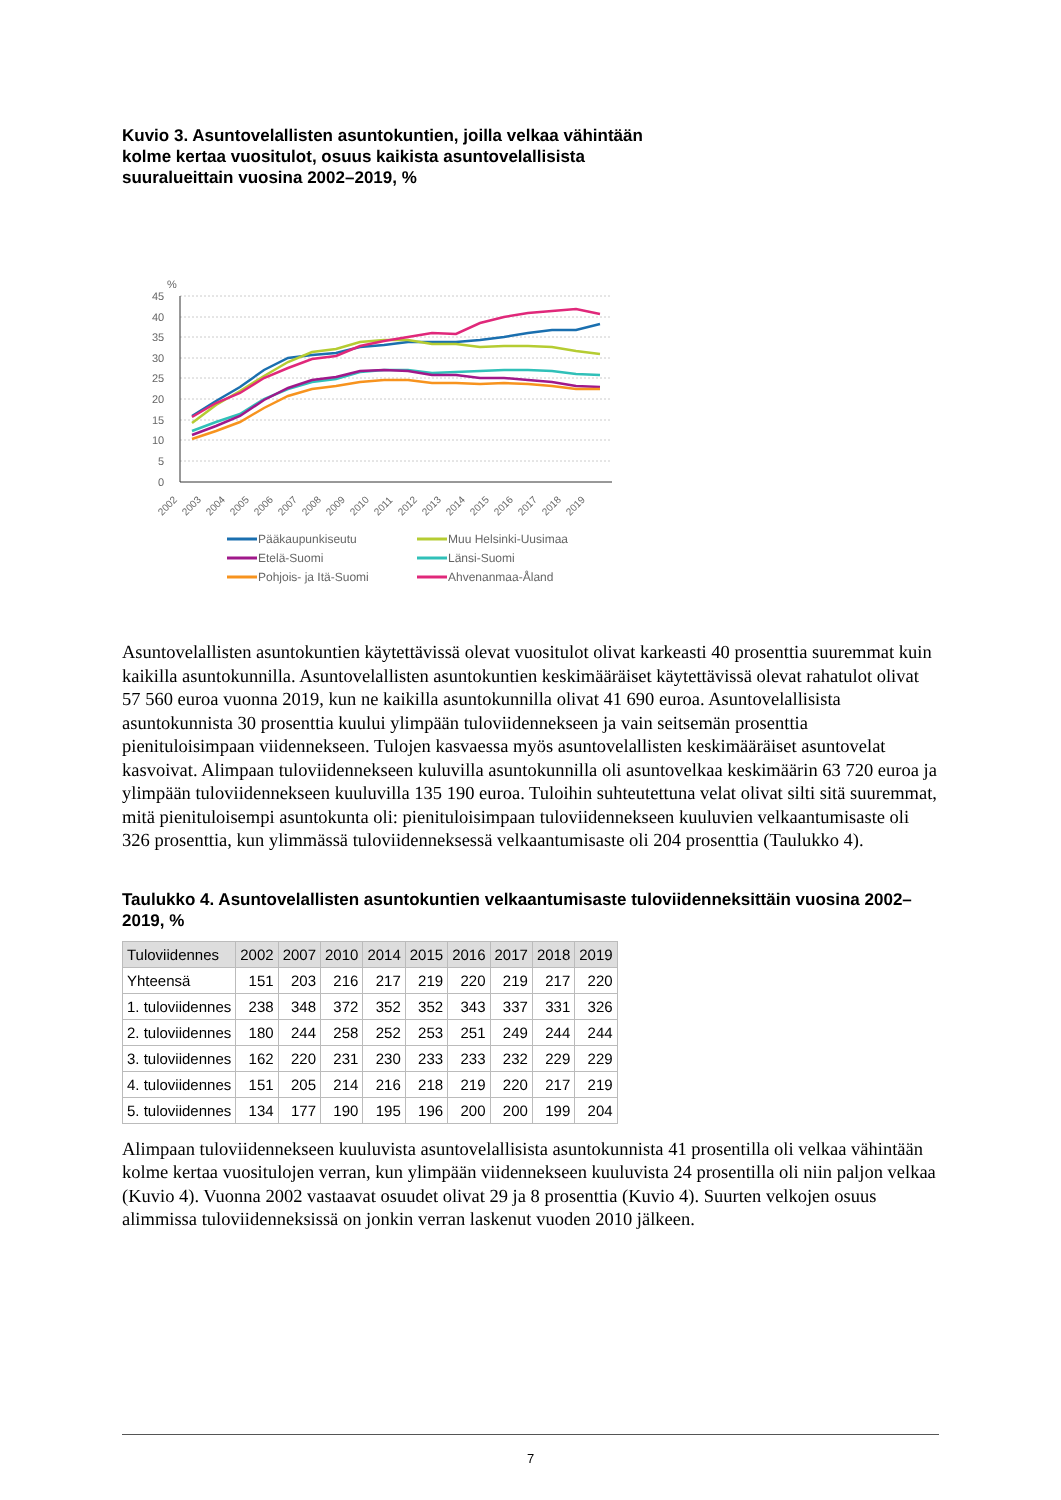Kuvio 3. Asuntovelallisten asuntokuntien, joilla velkaa vähintään
kolme kertaa vuositulot, osuus kaikista asuntovelallisista
suuralueittain vuosina 2002–2019, %
%
45
40
35
30
25
20
15
10
5
0
2002
2003
2004
2005
2006
2007
2008
2009
2010
2011
2012
2013
2014
2015
2016
2017
2018
2019
Pääkaupunkiseutu
Muu Helsinki-Uusimaa
Etelä-Suomi
Länsi-Suomi
Pohjois- ja Itä-Suomi
Ahvenanmaa-Åland
Asuntovelallisten asuntokuntien käytettävissä olevat vuositulot olivat karkeasti 40 prosenttia suuremmat kuin kaikilla asuntokunnilla. Asuntovelallisten asuntokuntien keskimääräiset käytettävissä olevat rahatulot olivat 57 560 euroa vuonna 2019, kun ne kaikilla asuntokunnilla olivat 41 690 euroa. Asuntovelallisista asuntokunnista 30 prosenttia kuului ylimpään tuloviidennekseen ja vain seitsemän prosenttia pienituloisimpaan viidennekseen. Tulojen kasvaessa myös asuntovelallisten keskimääräiset asuntovelat kasvoivat. Alimpaan tuloviidennekseen kuluvilla asuntokunnilla oli asuntovelkaa keskimäärin 63 720 euroa ja ylimpään tuloviidennekseen kuuluvilla 135 190 euroa. Tuloihin suhteutettuna velat olivat silti sitä suuremmat, mitä pienituloisempi asuntokunta oli: pienituloisimpaan tuloviidennekseen kuuluvien velkaantumisaste oli 326 prosenttia, kun ylimmässä tuloviidenneksessä velkaantumisaste oli 204 prosenttia (Taulukko 4).
Taulukko 4. Asuntovelallisten asuntokuntien velkaantumisaste tuloviidenneksittäin vuosina 2002–2019, %
| Tuloviidennes | 2002 | 2007 | 2010 | 2014 | 2015 | 2016 | 2017 | 2018 | 2019 |
| --- | --- | --- | --- | --- | --- | --- | --- | --- | --- |
| Yhteensä | 151 | 203 | 216 | 217 | 219 | 220 | 219 | 217 | 220 |
| 1. tuloviidennes | 238 | 348 | 372 | 352 | 352 | 343 | 337 | 331 | 326 |
| 2. tuloviidennes | 180 | 244 | 258 | 252 | 253 | 251 | 249 | 244 | 244 |
| 3. tuloviidennes | 162 | 220 | 231 | 230 | 233 | 233 | 232 | 229 | 229 |
| 4. tuloviidennes | 151 | 205 | 214 | 216 | 218 | 219 | 220 | 217 | 219 |
| 5. tuloviidennes | 134 | 177 | 190 | 195 | 196 | 200 | 200 | 199 | 204 |
Alimpaan tuloviidennekseen kuuluvista asuntovelallisista asuntokunnista 41 prosentilla oli velkaa vähintään kolme kertaa vuositulojen verran, kun ylimpään viidennekseen kuuluvista 24 prosentilla oli niin paljon velkaa (Kuvio 4). Vuonna 2002 vastaavat osuudet olivat 29 ja 8 prosenttia (Kuvio 4). Suurten velkojen osuus alimmissa tuloviidenneksissä on jonkin verran laskenut vuoden 2010 jälkeen.
7